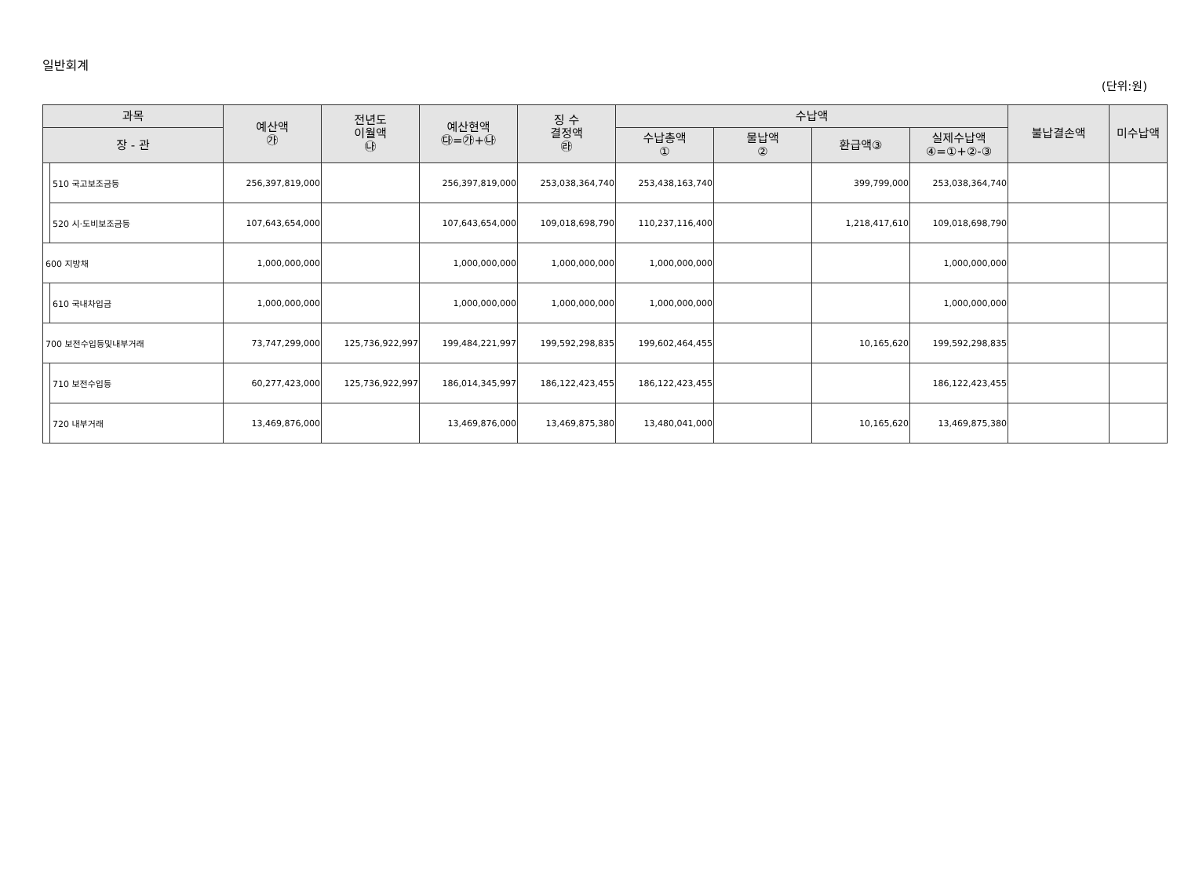일반회계
(단위:원)
| 과목 | | 예산액 ㉮ | 전년도 이월액 ㉯ | 예산현액 ㉰=㉮+㉯ | 징 수 결정액 ㉱ | 수납액 | | | | 불납결손액 | 미수납액 |
| --- | --- | --- | --- | --- | --- | --- | --- | --- | --- | --- | --- |
| 장 - 관 | | | | | | 수납총액 ① | 물납액 ② | 환급액③ | 실제수납액 ④=①+②-③ | | |
| | 510 국고보조금등 | 256,397,819,000 | | 256,397,819,000 | 253,038,364,740 | 253,438,163,740 | | 399,799,000 | 253,038,364,740 | | |
| | 520 시·도비보조금등 | 107,643,654,000 | | 107,643,654,000 | 109,018,698,790 | 110,237,116,400 | | 1,218,417,610 | 109,018,698,790 | | |
| 600 지방채 | | 1,000,000,000 | | 1,000,000,000 | 1,000,000,000 | 1,000,000,000 | | | 1,000,000,000 | | |
| | 610 국내차입금 | 1,000,000,000 | | 1,000,000,000 | 1,000,000,000 | 1,000,000,000 | | | 1,000,000,000 | | |
| 700 보전수입등및내부거래 | | 73,747,299,000 | 125,736,922,997 | 199,484,221,997 | 199,592,298,835 | 199,602,464,455 | | 10,165,620 | 199,592,298,835 | | |
| | 710 보전수입등 | 60,277,423,000 | 125,736,922,997 | 186,014,345,997 | 186,122,423,455 | 186,122,423,455 | | | 186,122,423,455 | | |
| | 720 내부거래 | 13,469,876,000 | | 13,469,876,000 | 13,469,875,380 | 13,480,041,000 | | 10,165,620 | 13,469,875,380 | | |